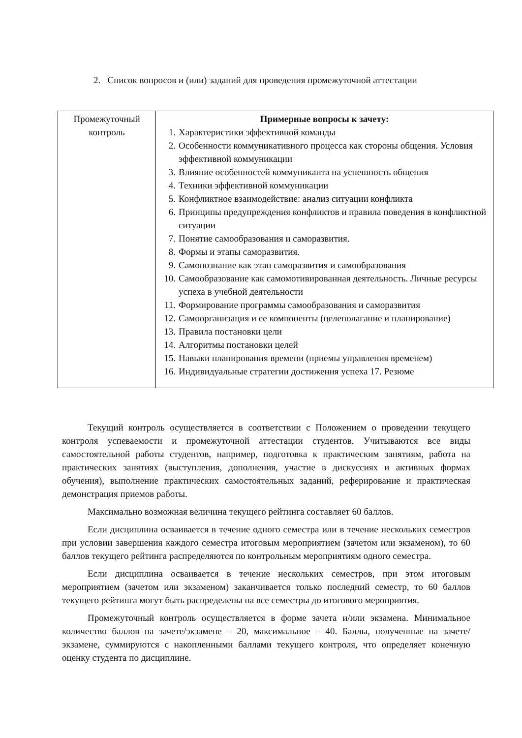2. Список вопросов и (или) заданий для проведения промежуточной аттестации
| Промежуточный контроль | Примерные вопросы к зачету: 1. Характеристики эффективной команды 2. Особенности коммуникативного процесса как стороны общения. Условия эффективной коммуникации 3. Влияние особенностей коммуниканта на успешность общения 4. Техники эффективной коммуникации 5. Конфликтное взаимодействие: анализ ситуации конфликта 6. Принципы предупреждения конфликтов и правила поведения в конфликтной ситуации 7. Понятие самообразования и саморазвития. 8. Формы и этапы саморазвития. 9. Самопознание как этап саморазвития и самообразования 10. Самообразование как самомотивированная деятельность. Личные ресурсы успеха в учебной деятельности 11. Формирование программы самообразования и саморазвития 12. Самоорганизация и ее компоненты (целеполагание и планирование) 13. Правила постановки цели 14. Алгоритмы постановки целей 15. Навыки планирования времени (приемы управления временем) 16. Индивидуальные стратегии достижения успеха 17. Резюме |
Текущий контроль осуществляется в соответствии с Положением о проведении текущего контроля успеваемости и промежуточной аттестации студентов. Учитываются все виды самостоятельной работы студентов, например, подготовка к практическим занятиям, работа на практических занятиях (выступления, дополнения, участие в дискуссиях и активных формах обучения), выполнение практических самостоятельных заданий, реферирование и практическая демонстрация приемов работы.
Максимально возможная величина текущего рейтинга составляет 60 баллов.
Если дисциплина осваивается в течение одного семестра или в течение нескольких семестров при условии завершения каждого семестра итоговым мероприятием (зачетом или экзаменом), то 60 баллов текущего рейтинга распределяются по контрольным мероприятиям одного семестра.
Если дисциплина осваивается в течение нескольких семестров, при этом итоговым мероприятием (зачетом или экзаменом) заканчивается только последний семестр, то 60 баллов текущего рейтинга могут быть распределены на все семестры до итогового мероприятия.
Промежуточный контроль осуществляется в форме зачета и/или экзамена. Минимальное количество баллов на зачете/экзамене – 20, максимальное – 40. Баллы, полученные на зачете/экзамене, суммируются с накопленными баллами текущего контроля, что определяет конечную оценку студента по дисциплине.